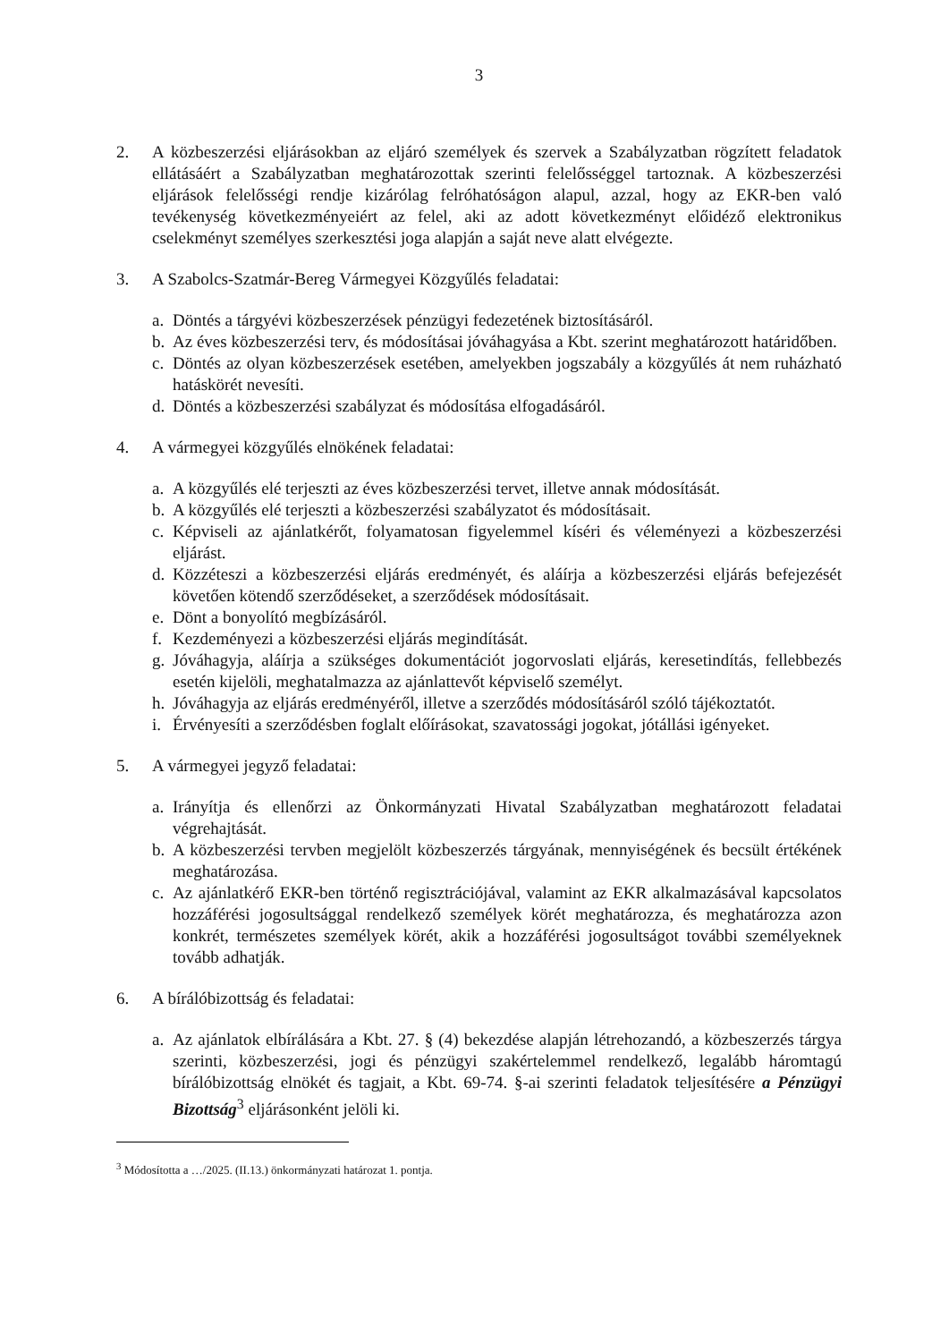3
2. A közbeszerzési eljárásokban az eljáró személyek és szervek a Szabályzatban rögzített feladatok ellátásáért a Szabályzatban meghatározottak szerinti felelősséggel tartoznak. A közbeszerzési eljárások felelősségi rendje kizárólag felróhatóságon alapul, azzal, hogy az EKR-ben való tevékenység következményeiért az felel, aki az adott következményt előidéző elektronikus cselekményt személyes szerkesztési joga alapján a saját neve alatt elvégezte.
3. A Szabolcs-Szatmár-Bereg Vármegyei Közgyűlés feladatai:
a. Döntés a tárgyévi közbeszerzések pénzügyi fedezetének biztosításáról.
b. Az éves közbeszerzési terv, és módosításai jóváhagyása a Kbt. szerint meghatározott határidőben.
c. Döntés az olyan közbeszerzések esetében, amelyekben jogszabály a közgyűlés át nem ruházható hatáskörét nevesíti.
d. Döntés a közbeszerzési szabályzat és módosítása elfogadásáról.
4. A vármegyei közgyűlés elnökének feladatai:
a. A közgyűlés elé terjeszti az éves közbeszerzési tervet, illetve annak módosítását.
b. A közgyűlés elé terjeszti a közbeszerzési szabályzatot és módosításait.
c. Képviseli az ajánlatkérőt, folyamatosan figyelemmel kíséri és véleményezi a közbeszerzési eljárást.
d. Közzéteszi a közbeszerzési eljárás eredményét, és aláírja a közbeszerzési eljárás befejezését követően kötendő szerződéseket, a szerződések módosításait.
e. Dönt a bonyolító megbízásáról.
f. Kezdeményezi a közbeszerzési eljárás megindítását.
g. Jóváhagyja, aláírja a szükséges dokumentációt jogorvoslati eljárás, keresetindítás, fellebbezés esetén kijelöli, meghatalmazza az ajánlattevőt képviselő személyt.
h. Jóváhagyja az eljárás eredményéről, illetve a szerződés módosításáról szóló tájékoztatót.
i. Érvényesíti a szerződésben foglalt előírásokat, szavatossági jogokat, jótállási igényeket.
5. A vármegyei jegyző feladatai:
a. Irányítja és ellenőrzi az Önkormányzati Hivatal Szabályzatban meghatározott feladatai végrehajtását.
b. A közbeszerzési tervben megjelölt közbeszerzés tárgyának, mennyiségének és becsült értékének meghatározása.
c. Az ajánlatkérő EKR-ben történő regisztrációjával, valamint az EKR alkalmazásával kapcsolatos hozzáférési jogosultsággal rendelkező személyek körét meghatározza, és meghatározza azon konkrét, természetes személyek körét, akik a hozzáférési jogosultságot további személyeknek tovább adhatják.
6. A bírálóbizottság és feladatai:
a. Az ajánlatok elbírálására a Kbt. 27. § (4) bekezdése alapján létrehozandó, a közbeszerzés tárgya szerinti, közbeszerzési, jogi és pénzügyi szakértelemmel rendelkező, legalább háromtagú bírálóbizottság elnökét és tagjait, a Kbt. 69-74. §-ai szerinti feladatok teljesítésére a Pénzügyi Bizottság<sup>3</sup> eljárásonként jelöli ki.
<sup>3</sup> Módosította a …/2025. (II.13.) önkormányzati határozat 1. pontja.